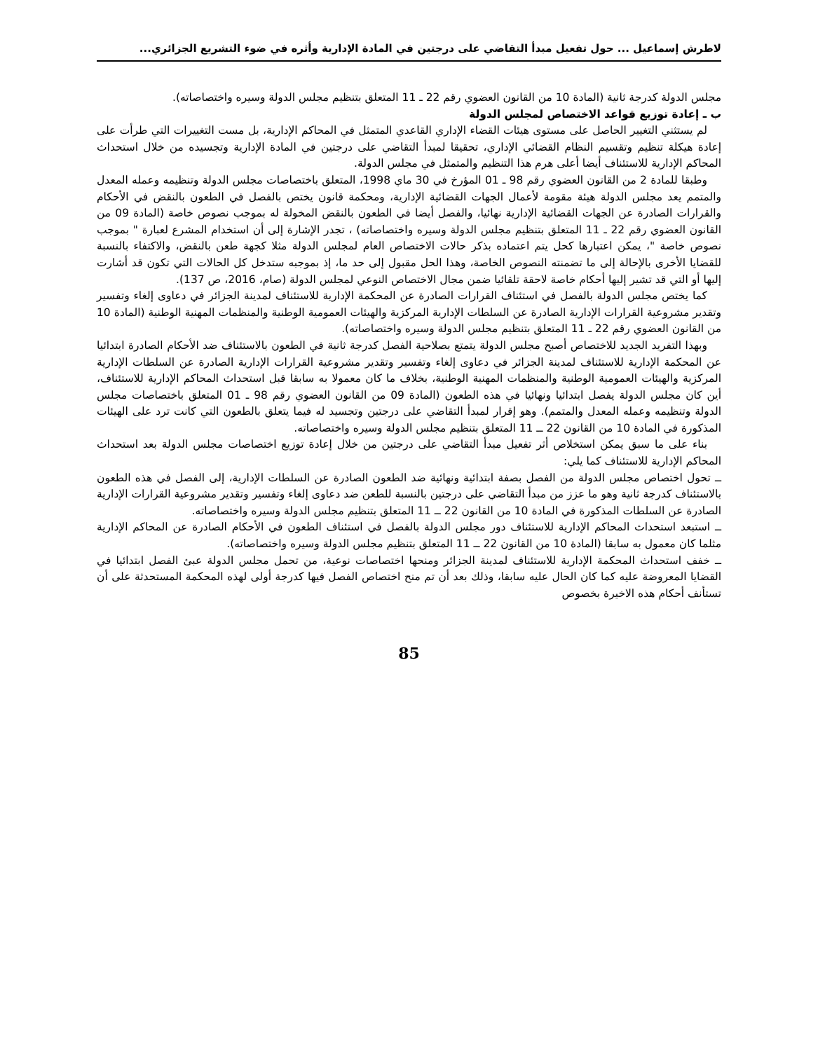لاطرش إسماعيل ... حول تفعيل مبدأ التقاضي على درجتين في المادة الإدارية وأثره في ضوء التشريع الجزائري...
مجلس الدولة كدرجة ثانية (المادة 10 من القانون العضوي رقم 22 ـ 11 المتعلق بتنظيم مجلس الدولة وسيره واختصاصاته).
ب ـ إعادة توزيع قواعد الاختصاص لمجلس الدولة
لم يستثني التغيير الحاصل على مستوى هيئات القضاء الإداري القاعدي المتمثل في المحاكم الإدارية، بل مست التغييرات التي طرأت على إعادة هيكلة تنظيم وتقسيم النظام القضائي الإداري، تحقيقا لمبدأ التقاضي على درجتين في المادة الإدارية وتجسيده من خلال استحداث المحاكم الإدارية للاستئناف أيضا أعلى هرم هذا التنظيم والمتمثل في مجلس الدولة.
وطبقا للمادة 2 من القانون العضوي رقم 98 ـ 01 المؤرخ في 30 ماي 1998، المتعلق باختصاصات مجلس الدولة وتنظيمه وعمله المعدل والمتمم يعد مجلس الدولة هيئة مقومة لأعمال الجهات القضائية الإدارية، ومحكمة قانون يختص بالفصل في الطعون بالنقض في الأحكام والقرارات الصادرة عن الجهات القضائية الإدارية نهائيا، والفصل أيضا في الطعون بالنقض المخولة له بموجب نصوص خاصة (المادة 09 من القانون العضوي رقم 22 ـ 11 المتعلق بتنظيم مجلس الدولة وسيره واختصاصاته) ، تجدر الإشارة إلى أن استخدام المشرع لعبارة " بموجب نصوص خاصة "، يمكن اعتبارها كحل يتم اعتماده بذكر حالات الاختصاص العام لمجلس الدولة مثلا كجهة طعن بالنقض، والاكتفاء بالنسبة للقضايا الأخرى بالإحالة إلى ما تضمنته النصوص الخاصة، وهذا الحل مقبول إلى حد ما، إذ بموجبه ستدخل كل الحالات التي تكون قد أشارت إليها أو التي قد تشير إليها أحكام خاصة لاحقة تلقائيا ضمن مجال الاختصاص النوعي لمجلس الدولة (صام، 2016، ص 137).
كما يختص مجلس الدولة بالفصل في استئناف القرارات الصادرة عن المحكمة الإدارية للاستئناف لمدينة الجزائر في دعاوى إلغاء وتفسير وتقدير مشروعية القرارات الإدارية الصادرة عن السلطات الإدارية المركزية والهيئات العمومية الوطنية والمنظمات المهنية الوطنية (المادة 10 من القانون العضوي رقم 22 ـ 11 المتعلق بتنظيم مجلس الدولة وسيره واختصاصاته).
وبهذا التفريد الجديد للاختصاص أصبح مجلس الدولة يتمتع بصلاحية الفصل كدرجة ثانية في الطعون بالاستئناف ضد الأحكام الصادرة ابتدائيا عن المحكمة الإدارية للاستئناف لمدينة الجزائر في دعاوى إلغاء وتفسير وتقدير مشروعية القرارات الإدارية الصادرة عن السلطات الإدارية المركزية والهيئات العمومية الوطنية والمنظمات المهنية الوطنية، بخلاف ما كان معمولا به سابقا قبل استحداث المحاكم الإدارية للاستئناف، أين كان مجلس الدولة يفصل ابتدائيا ونهائيا في هذه الطعون (المادة 09 من القانون العضوي رقم 98 ـ 01 المتعلق باختصاصات مجلس الدولة وتنظيمه وعمله المعدل والمتمم). وهو إقرار لمبدأ التقاضي على درجتين وتجسيد له فيما يتعلق بالطعون التي كانت ترد على الهيئات المذكورة في المادة 10 من القانون 22 ــ 11 المتعلق بتنظيم مجلس الدولة وسيره واختصاصاته.
بناء على ما سبق يمكن استخلاص أثر تفعيل مبدأ التقاضي على درجتين من خلال إعادة توزيع اختصاصات مجلس الدولة بعد استحداث المحاكم الإدارية للاستئناف كما يلي:
ــ تحول اختصاص مجلس الدولة من الفصل بصفة ابتدائية ونهائية ضد الطعون الصادرة عن السلطات الإدارية، إلى الفصل في هذه الطعون بالاستئناف كدرجة ثانية وهو ما عزز من مبدأ التقاضي على درجتين بالنسبة للطعن ضد دعاوى إلغاء وتفسير وتقدير مشروعية القرارات الإدارية الصادرة عن السلطات المذكورة في المادة 10 من القانون 22 ــ 11 المتعلق بتنظيم مجلس الدولة وسيره واختصاصاته.
ــ استبعد استحداث المحاكم الإدارية للاستئناف دور مجلس الدولة بالفصل في استئناف الطعون في الأحكام الصادرة عن المحاكم الإدارية مثلما كان معمول به سابقا (المادة 10 من القانون 22 ــ 11 المتعلق بتنظيم مجلس الدولة وسيره واختصاصاته).
ــ خفف استحداث المحكمة الإدارية للاستئناف لمدينة الجزائر ومنحها اختصاصات نوعية، من تحمل مجلس الدولة عبئ الفصل ابتدائيا في القضايا المعروضة عليه كما كان الحال عليه سابقا، وذلك بعد أن تم منح اختصاص الفصل فيها كدرجة أولى لهذه المحكمة المستحدثة على أن تستأنف أحكام هذه الاخيرة بخصوص
85